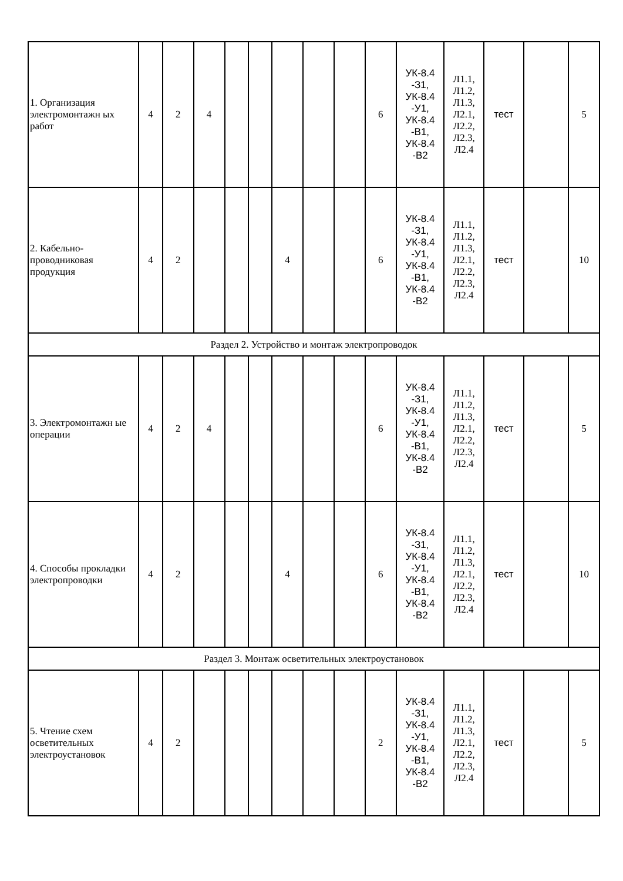| 1. Организация электромонтажн ых работ | 4 | 2 | 4 | | | | | | 6 | УК-8.4 -З1, УК-8.4 -У1, УК-8.4 -В1, УК-8.4 -В2 | Л1.1, Л1.2, Л1.3, Л2.1, Л2.2, Л2.3, Л2.4 | тест | | 5 |
| 2. Кабельно-проводниковая продукция | 4 | 2 | | | | 4 | | | 6 | УК-8.4 -З1, УК-8.4 -У1, УК-8.4 -В1, УК-8.4 -В2 | Л1.1, Л1.2, Л1.3, Л2.1, Л2.2, Л2.3, Л2.4 | тест | | 10 |
| Раздел 2. Устройство и монтаж электропроводок | | | | | | | | | | | | | | |
| 3. Электромонтажн ые операции | 4 | 2 | 4 | | | | | | 6 | УК-8.4 -З1, УК-8.4 -У1, УК-8.4 -В1, УК-8.4 -В2 | Л1.1, Л1.2, Л1.3, Л2.1, Л2.2, Л2.3, Л2.4 | тест | | 5 |
| 4. Способы прокладки электропроводки | 4 | 2 | | | | 4 | | | 6 | УК-8.4 -З1, УК-8.4 -У1, УК-8.4 -В1, УК-8.4 -В2 | Л1.1, Л1.2, Л1.3, Л2.1, Л2.2, Л2.3, Л2.4 | тест | | 10 |
| Раздел 3. Монтаж осветительных электроустановок | | | | | | | | | | | | | | |
| 5. Чтение схем осветительных электроустановок | 4 | 2 | | | | | | | 2 | УК-8.4 -З1, УК-8.4 -У1, УК-8.4 -В1, УК-8.4 -В2 | Л1.1, Л1.2, Л1.3, Л2.1, Л2.2, Л2.3, Л2.4 | тест | | 5 |